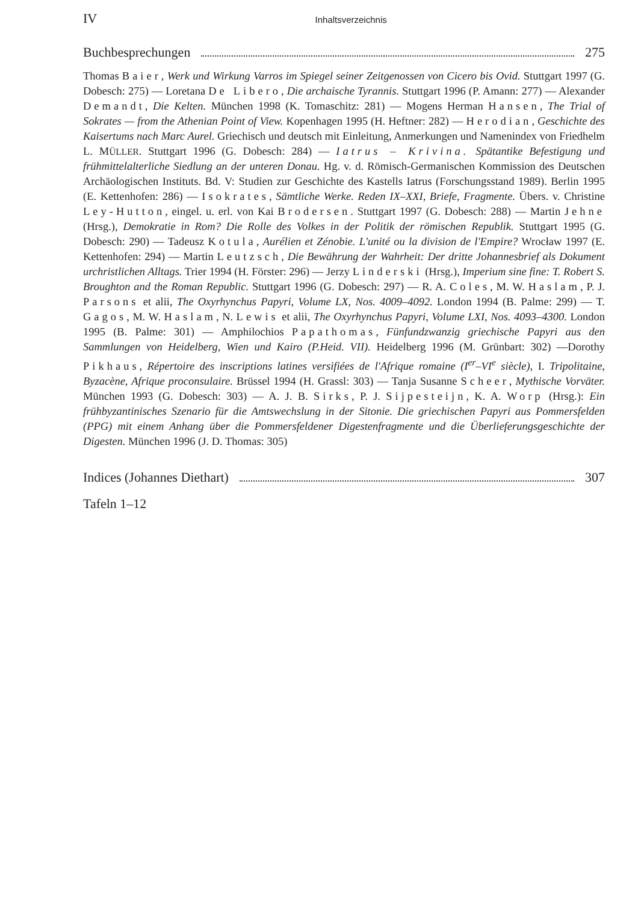IV Inhaltsverzeichnis
Buchbesprechungen 275
Thomas Baier, Werk und Wirkung Varros im Spiegel seiner Zeitgenossen von Cicero bis Ovid. Stuttgart 1997 (G. Dobesch: 275) — Loretana De Libero, Die archaische Tyrannis. Stuttgart 1996 (P. Amann: 277) — Alexander Demandt, Die Kelten. München 1998 (K. Tomaschitz: 281) — Mogens Herman Hansen, The Trial of Sokrates — from the Athenian Point of View. Kopenhagen 1995 (H. Heftner: 282) — Herodian, Geschichte des Kaisertums nach Marc Aurel. Griechisch und deutsch mit Einleitung, Anmerkungen und Namenindex von Friedhelm L. MÜLLER. Stuttgart 1996 (G. Dobesch: 284) — Iatrus – Krivina. Spätantike Befestigung und frühmittelalterliche Siedlung an der unteren Donau. Hg. v. d. Römisch-Germanischen Kommission des Deutschen Archäologischen Instituts. Bd. V: Studien zur Geschichte des Kastells Iatrus (Forschungsstand 1989). Berlin 1995 (E. Kettenhofen: 286) — Isokrates, Sämtliche Werke. Reden IX–XXI, Briefe, Fragmente. Übers. v. Christine Ley-Hutton, eingel. u. erl. von Kai Brodersen. Stuttgart 1997 (G. Dobesch: 288) — Martin Jehne (Hrsg.), Demokratie in Rom? Die Rolle des Volkes in der Politik der römischen Republik. Stuttgart 1995 (G. Dobesch: 290) — Tadeusz Kotula, Aurélien et Zénobie. L'unité ou la division de l'Empire? Wrocław 1997 (E. Kettenhofen: 294) — Martin Leutzsch, Die Bewährung der Wahrheit: Der dritte Johannesbrief als Dokument urchristlichen Alltags. Trier 1994 (H. Förster: 296) — Jerzy Linderski (Hrsg.), Imperium sine fine: T. Robert S. Broughton and the Roman Republic. Stuttgart 1996 (G. Dobesch: 297) — R. A. Coles, M. W. Haslam, P. J. Parsons et alii, The Oxyrhynchus Papyri, Volume LX, Nos. 4009–4092. London 1994 (B. Palme: 299) — T. Gagos, M. W. Haslam, N. Lewis et alii, The Oxyrhynchus Papyri, Volume LXI, Nos. 4093–4300. London 1995 (B. Palme: 301) — Amphilochios Papathomas, Fünfundzwanzig griechische Papyri aus den Sammlungen von Heidelberg, Wien und Kairo (P.Heid. VII). Heidelberg 1996 (M. Grünbart: 302) —Dorothy Pikhaus, Répertoire des inscriptions latines versifiées de l'Afrique romaine (I<sup>er</sup>–VI<sup>e</sup> siècle), I. Tripolitaine, Byzacène, Afrique proconsulaire. Brüssel 1994 (H. Grassl: 303) — Tanja Susanne Scheer, Mythische Vorväter. München 1993 (G. Dobesch: 303) — A. J. B. Sirks, P. J. Sijpesteijn, K. A. Worp (Hrsg.): Ein frühbyzantinisches Szenario für die Amtswechslung in der Sitonie. Die griechischen Papyri aus Pommersfelden (PPG) mit einem Anhang über die Pommersfeldener Digestenfragmente und die Überlieferungsgeschichte der Digesten. München 1996 (J. D. Thomas: 305)
Indices (Johannes Diethart) 307
Tafeln 1–12